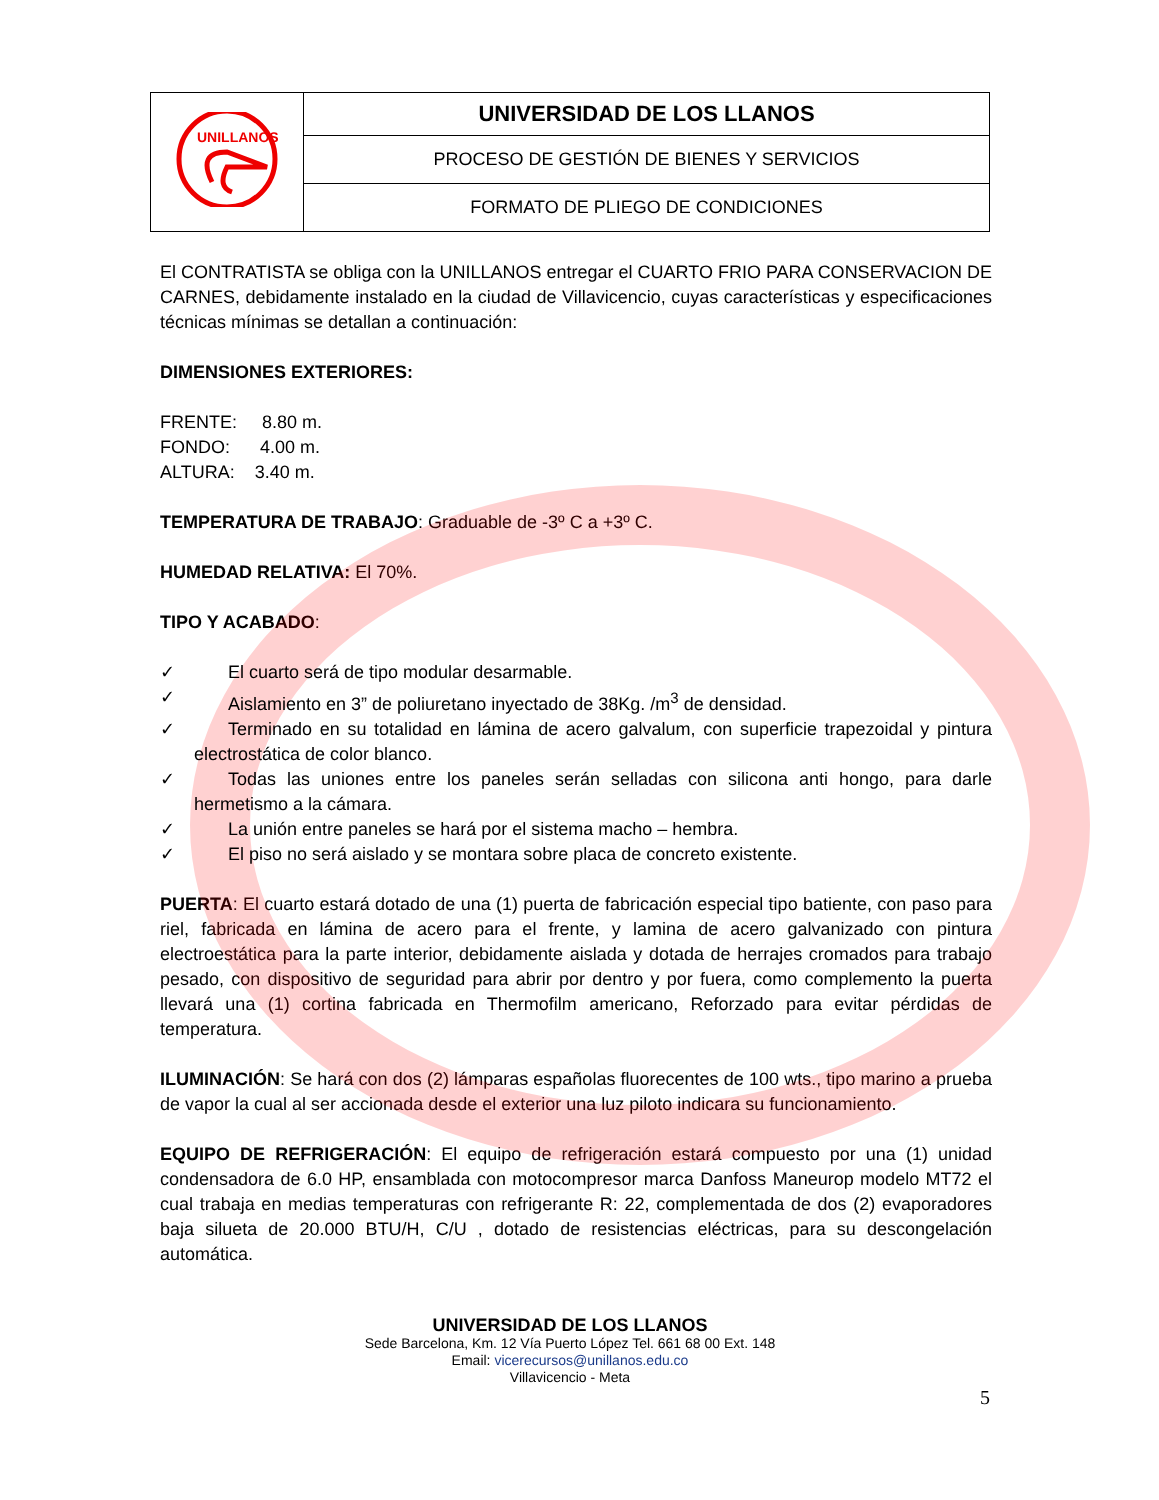| UNILLANOS | UNIVERSIDAD DE LOS LLANOS |
| | PROCESO DE GESTIÓN DE BIENES Y SERVICIOS |
| | FORMATO DE PLIEGO DE CONDICIONES |
El CONTRATISTA se obliga con la UNILLANOS entregar el CUARTO FRIO PARA CONSERVACION DE CARNES, debidamente instalado en la ciudad de Villavicencio, cuyas características y especificaciones técnicas mínimas se detallan a continuación:
DIMENSIONES EXTERIORES:
FRENTE: 8.80 m.
FONDO: 4.00 m.
ALTURA: 3.40 m.
TEMPERATURA DE TRABAJO: Graduable de -3º C a +3º C.
HUMEDAD RELATIVA: El 70%.
TIPO Y ACABADO:
✓ El cuarto será de tipo modular desarmable.
✓ Aislamiento en 3” de poliuretano inyectado de 38Kg. /m<sup>3</sup> de densidad.
✓ Terminado en su totalidad en lámina de acero galvalum, con superficie trapezoidal y pintura electrostática de color blanco.
✓ Todas las uniones entre los paneles serán selladas con silicona anti hongo, para darle hermetismo a la cámara.
✓ La unión entre paneles se hará por el sistema macho – hembra.
✓ El piso no será aislado y se montara sobre placa de concreto existente.
PUERTA: El cuarto estará dotado de una (1) puerta de fabricación especial tipo batiente, con paso para riel, fabricada en lámina de acero para el frente, y lamina de acero galvanizado con pintura electroestática para la parte interior, debidamente aislada y dotada de herrajes cromados para trabajo pesado, con dispositivo de seguridad para abrir por dentro y por fuera, como complemento la puerta llevará una (1) cortina fabricada en Thermofilm americano, Reforzado para evitar pérdidas de temperatura.
ILUMINACIÓN: Se hará con dos (2) lámparas españolas fluorecentes de 100 wts., tipo marino a prueba de vapor la cual al ser accionada desde el exterior una luz piloto indicara su funcionamiento.
EQUIPO DE REFRIGERACIÓN: El equipo de refrigeración estará compuesto por una (1) unidad condensadora de 6.0 HP, ensamblada con motocompresor marca Danfoss Maneurop modelo MT72 el cual trabaja en medias temperaturas con refrigerante R: 22, complementada de dos (2) evaporadores baja silueta de 20.000 BTU/H, C/U , dotado de resistencias eléctricas, para su descongelación automática.
UNIVERSIDAD DE LOS LLANOS
Sede Barcelona, Km. 12 Vía Puerto López Tel. 661 68 00 Ext. 148
Email: vicerecursos@unillanos.edu.co
Villavicencio - Meta
5